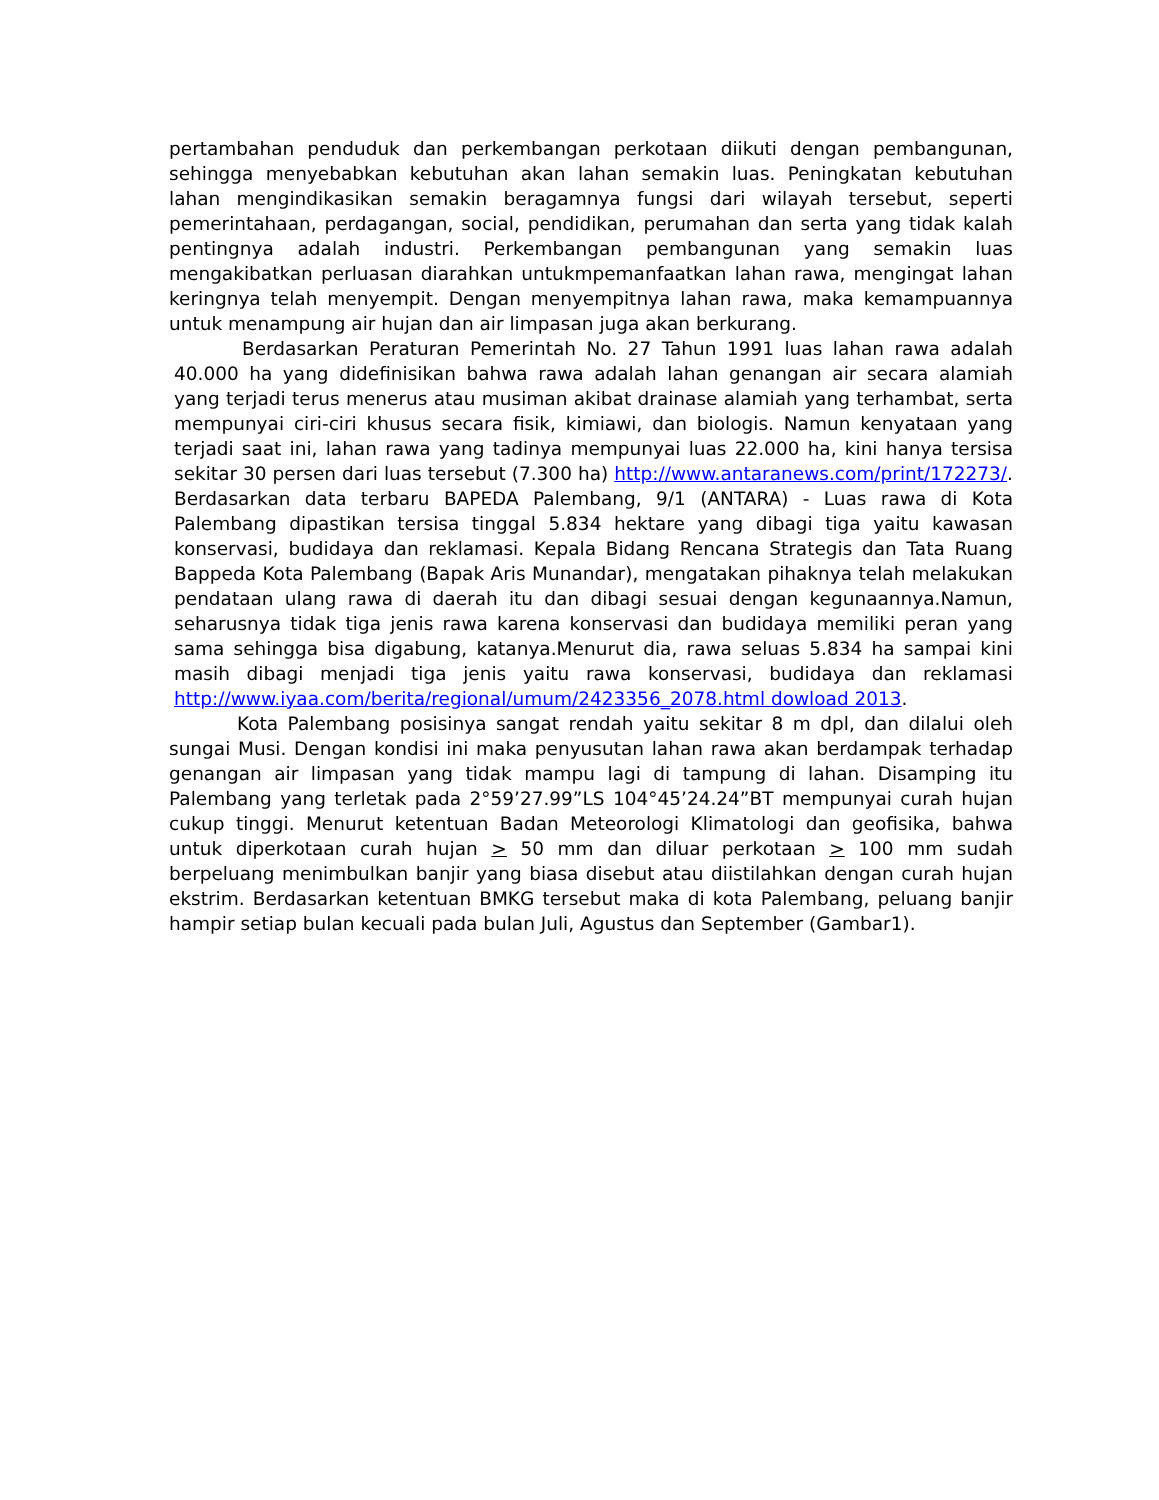pertambahan penduduk dan perkembangan perkotaan diikuti dengan pembangunan, sehingga menyebabkan kebutuhan akan lahan semakin luas. Peningkatan kebutuhan lahan mengindikasikan semakin beragamnya fungsi dari wilayah tersebut, seperti pemerintahaan, perdagangan, social, pendidikan, perumahan dan serta yang tidak kalah pentingnya adalah industri. Perkembangan pembangunan yang semakin luas mengakibatkan perluasan diarahkan untukmpemanfaatkan lahan rawa, mengingat lahan keringnya telah menyempit. Dengan menyempitnya lahan rawa, maka kemampuannya untuk menampung air hujan dan air limpasan juga akan berkurang.
Berdasarkan Peraturan Pemerintah No. 27 Tahun 1991 luas lahan rawa adalah 40.000 ha yang didefinisikan bahwa rawa adalah lahan genangan air secara alamiah yang terjadi terus menerus atau musiman akibat drainase alamiah yang terhambat, serta mempunyai ciri-ciri khusus secara fisik, kimiawi, dan biologis. Namun kenyataan yang terjadi saat ini, lahan rawa yang tadinya mempunyai luas 22.000 ha, kini hanya tersisa sekitar 30 persen dari luas tersebut (7.300 ha) http://www.antaranews.com/print/172273/. Berdasarkan data terbaru BAPEDA Palembang, 9/1 (ANTARA) - Luas rawa di Kota Palembang dipastikan tersisa tinggal 5.834 hektare yang dibagi tiga yaitu kawasan konservasi, budidaya dan reklamasi. Kepala Bidang Rencana Strategis dan Tata Ruang Bappeda Kota Palembang (Bapak Aris Munandar), mengatakan pihaknya telah melakukan pendataan ulang rawa di daerah itu dan dibagi sesuai dengan kegunaannya.Namun, seharusnya tidak tiga jenis rawa karena konservasi dan budidaya memiliki peran yang sama sehingga bisa digabung, katanya.Menurut dia, rawa seluas 5.834 ha sampai kini masih dibagi menjadi tiga jenis yaitu rawa konservasi, budidaya dan reklamasi http://www.iyaa.com/berita/regional/umum/2423356_2078.html dowload 2013.
Kota Palembang posisinya sangat rendah yaitu sekitar 8 m dpl, dan dilalui oleh sungai Musi. Dengan kondisi ini maka penyusutan lahan rawa akan berdampak terhadap genangan air limpasan yang tidak mampu lagi di tampung di lahan. Disamping itu Palembang yang terletak pada 2°59’27.99”LS 104°45’24.24”BT mempunyai curah hujan cukup tinggi. Menurut ketentuan Badan Meteorologi Klimatologi dan geofisika, bahwa untuk diperkotaan curah hujan > 50 mm dan diluar perkotaan > 100 mm sudah berpeluang menimbulkan banjir yang biasa disebut atau diistilahkan dengan curah hujan ekstrim. Berdasarkan ketentuan BMKG tersebut maka di kota Palembang, peluang banjir hampir setiap bulan kecuali pada bulan Juli, Agustus dan September (Gambar1).